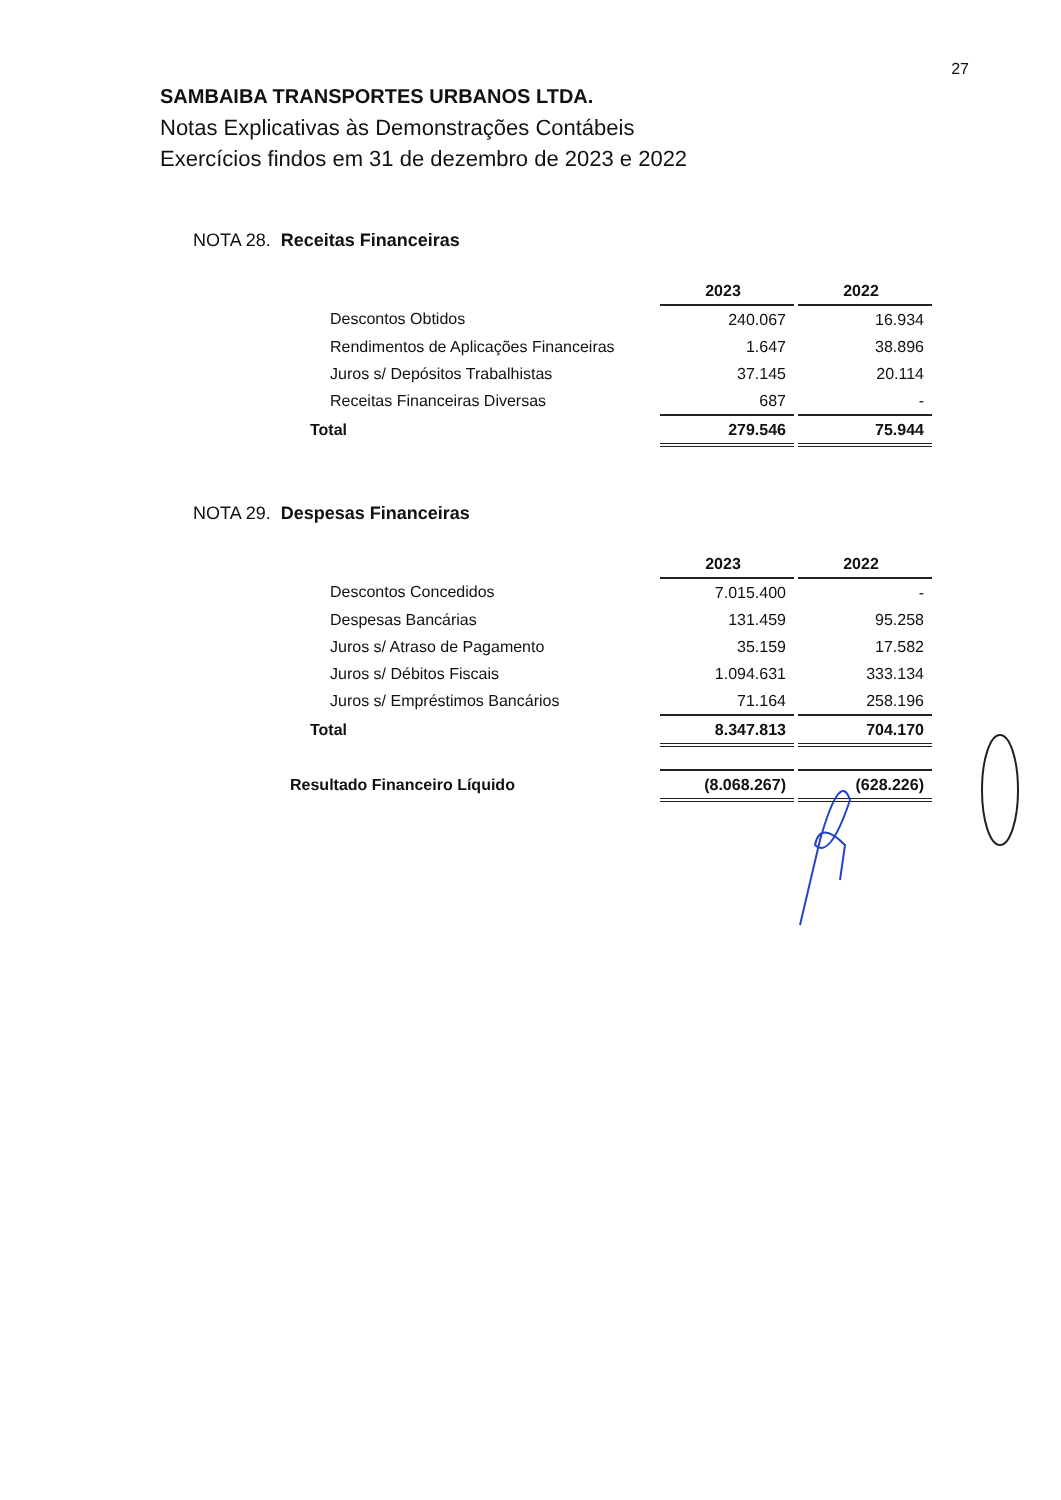27
SAMBAIBA TRANSPORTES URBANOS LTDA.
Notas Explicativas às Demonstrações Contábeis
Exercícios findos em 31 de dezembro de 2023 e 2022
NOTA 28. Receitas Financeiras
| | 2023 | | 2022 |
| Descontos Obtidos | 240.067 | | 16.934 |
| Rendimentos de Aplicações Financeiras | 1.647 | | 38.896 |
| Juros s/ Depósitos Trabalhistas | 37.145 | | 20.114 |
| Receitas Financeiras Diversas | 687 | | - |
| Total | 279.546 | | 75.944 |
NOTA 29. Despesas Financeiras
| | 2023 | | 2022 |
| Descontos Concedidos | 7.015.400 | | - |
| Despesas Bancárias | 131.459 | | 95.258 |
| Juros s/ Atraso de Pagamento | 35.159 | | 17.582 |
| Juros s/ Débitos Fiscais | 1.094.631 | | 333.134 |
| Juros s/ Empréstimos Bancários | 71.164 | | 258.196 |
| Total | 8.347.813 | | 704.170 |
| Resultado Financeiro Líquido | (8.068.267) | | (628.226) |